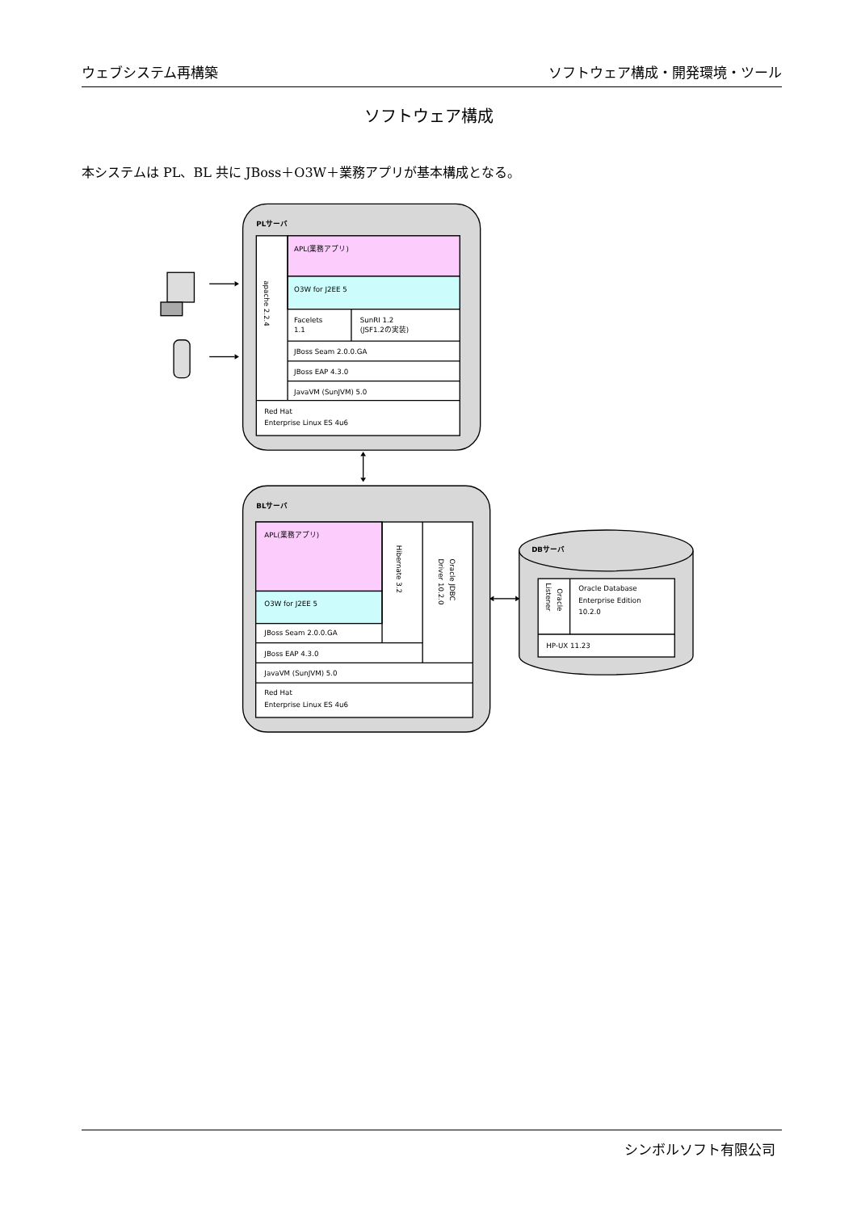ウェブシステム再構築 ソフトウェア構成・開発環境・ツール
ソフトウェア構成
本システムは PL、BL 共に JBoss＋O3W＋業務アプリが基本構成となる。
PLサーバ
APL(業務アプリ)
O3W for J2EE 5
apache 2.2.4
Facelets
1.1
SunRI 1.2
(JSF1.2の実装)
JBoss Seam 2.0.0.GA
JBoss EAP 4.3.0
JavaVM (SunJVM) 5.0
Red Hat
Enterprise Linux ES 4u6
BLサーバ
APL(業務アプリ)
O3W for J2EE 5
JBoss Seam 2.0.0.GA
JBoss EAP 4.3.0
JavaVM (SunJVM) 5.0
Red Hat
Enterprise Linux ES 4u6
Hibernate 3.2
Oracle JDBC
Driver 10.2.0
DBサーバ
Oracle
Listener
Oracle Database
Enterprise Edition
10.2.0
HP-UX 11.23
シンボルソフト有限公司